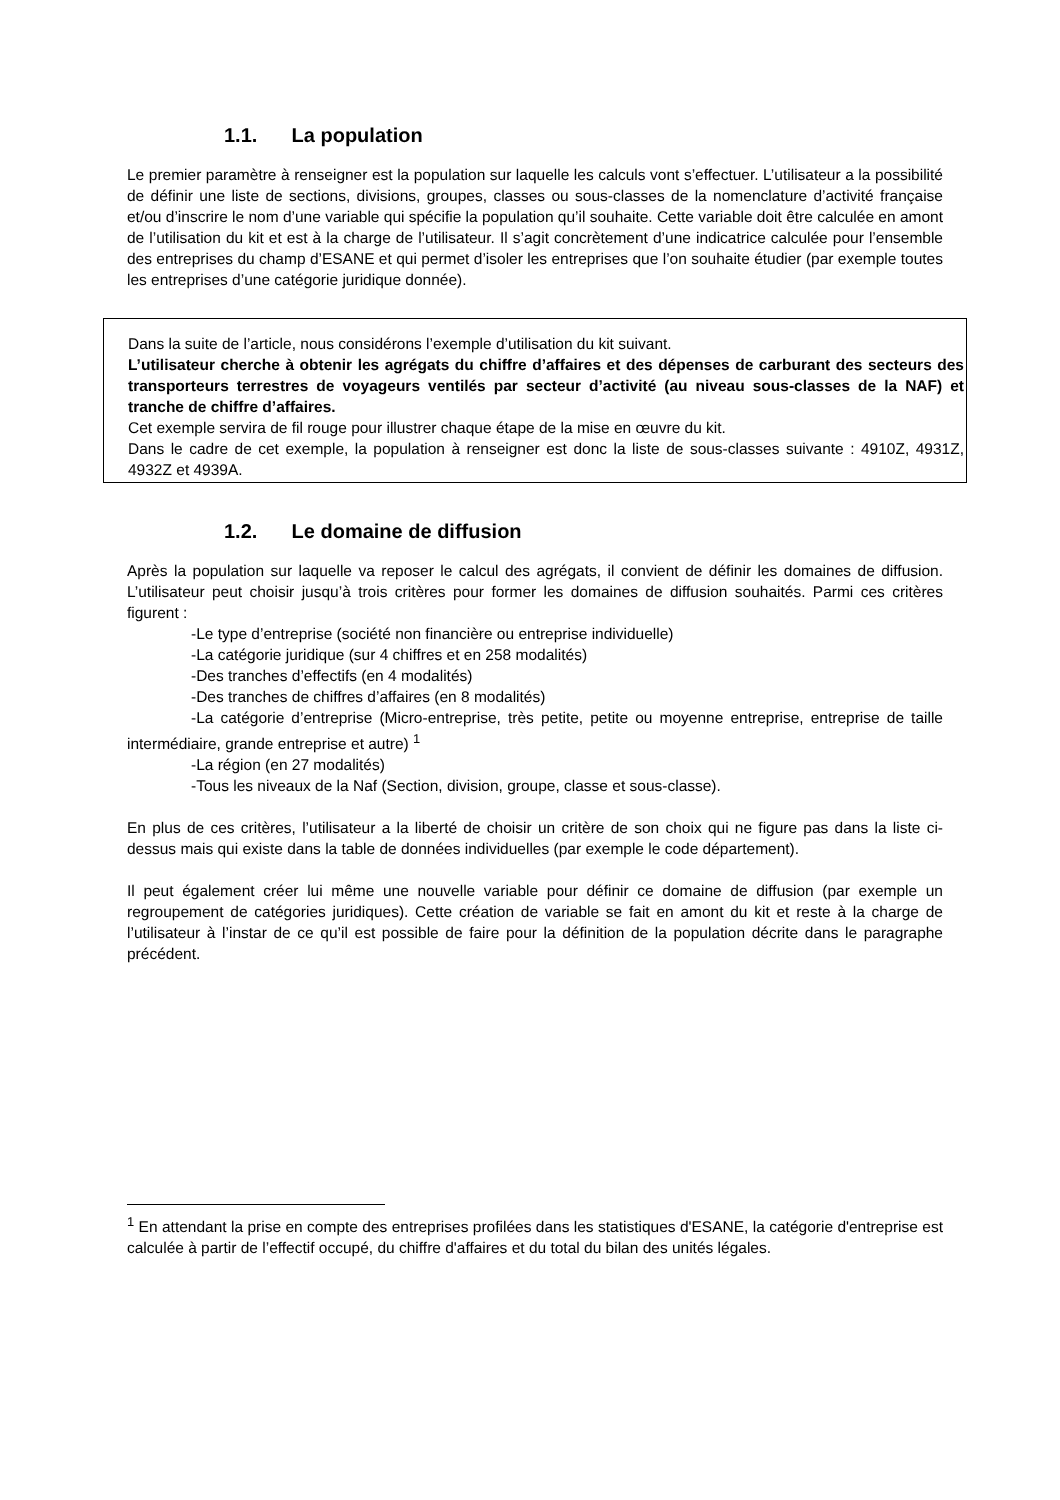1.1. La population
Le premier paramètre à renseigner est la population sur laquelle les calculs vont s’effectuer. L’utilisateur a la possibilité de définir une liste de sections, divisions, groupes, classes ou sous-classes de la nomenclature d’activité française et/ou d’inscrire le nom d’une variable qui spécifie la population qu’il souhaite. Cette variable doit être calculée en amont de l’utilisation du kit et est à la charge de l’utilisateur. Il s’agit concrètement d’une indicatrice calculée pour l’ensemble des entreprises du champ d’ESANE et qui permet d’isoler les entreprises que l’on souhaite étudier (par exemple toutes les entreprises d’une catégorie juridique donnée).
Dans la suite de l’article, nous considérons l’exemple d’utilisation du kit suivant.
L’utilisateur cherche à obtenir les agrégats du chiffre d’affaires et des dépenses de carburant des secteurs des transporteurs terrestres de voyageurs ventilés par secteur d’activité (au niveau sous-classes de la NAF) et tranche de chiffre d’affaires.
Cet exemple servira de fil rouge pour illustrer chaque étape de la mise en œuvre du kit.
Dans le cadre de cet exemple, la population à renseigner est donc la liste de sous-classes suivante : 4910Z, 4931Z, 4932Z et 4939A.
1.2. Le domaine de diffusion
Après la population sur laquelle va reposer le calcul des agrégats, il convient de définir les domaines de diffusion. L’utilisateur peut choisir jusqu’à trois critères pour former les domaines de diffusion souhaités. Parmi ces critères figurent :
-Le type d’entreprise (société non financière ou entreprise individuelle)
-La catégorie juridique (sur 4 chiffres et en 258 modalités)
-Des tranches d’effectifs (en 4 modalités)
-Des tranches de chiffres d’affaires (en 8 modalités)
-La catégorie d’entreprise (Micro-entreprise, très petite, petite ou moyenne entreprise, entreprise de taille intermédiaire, grande entreprise et autre) <sup>1</sup>
-La région (en 27 modalités)
-Tous les niveaux de la Naf (Section, division, groupe, classe et sous-classe).
En plus de ces critères, l’utilisateur a la liberté de choisir un critère de son choix qui ne figure pas dans la liste ci-dessus mais qui existe dans la table de données individuelles (par exemple le code département).
Il peut également créer lui même une nouvelle variable pour définir ce domaine de diffusion (par exemple un regroupement de catégories juridiques). Cette création de variable se fait en amont du kit et reste à la charge de l’utilisateur à l’instar de ce qu’il est possible de faire pour la définition de la population décrite dans le paragraphe précédent.
<sup>1</sup> En attendant la prise en compte des entreprises profilées dans les statistiques d'ESANE, la catégorie d'entreprise est calculée à partir de l’effectif occupé, du chiffre d'affaires et du total du bilan des unités légales.